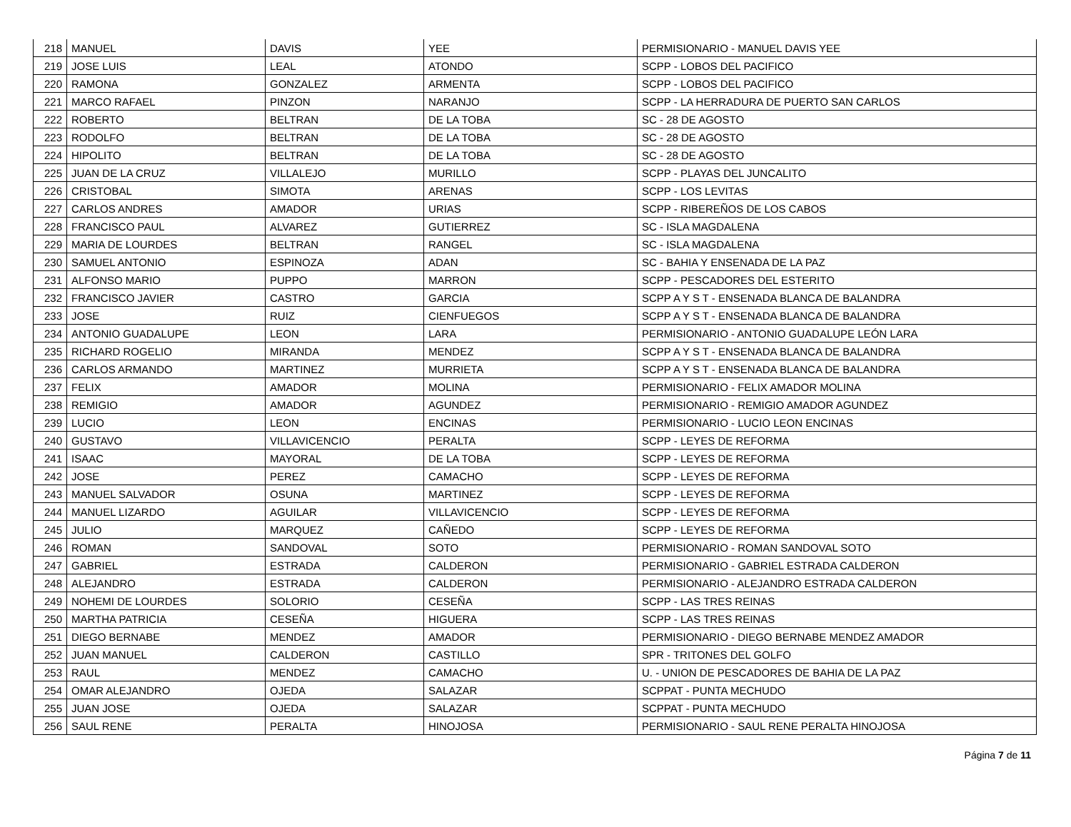| 218 | MANUEL | DAVIS | YEE | PERMISIONARIO - MANUEL DAVIS YEE |
| 219 | JOSE LUIS | LEAL | ATONDO | SCPP - LOBOS DEL PACIFICO |
| 220 | RAMONA | GONZALEZ | ARMENTA | SCPP - LOBOS DEL PACIFICO |
| 221 | MARCO RAFAEL | PINZON | NARANJO | SCPP - LA HERRADURA DE PUERTO SAN CARLOS |
| 222 | ROBERTO | BELTRAN | DE LA TOBA | SC - 28 DE AGOSTO |
| 223 | RODOLFO | BELTRAN | DE LA TOBA | SC - 28 DE AGOSTO |
| 224 | HIPOLITO | BELTRAN | DE LA TOBA | SC - 28 DE AGOSTO |
| 225 | JUAN DE LA CRUZ | VILLALEJO | MURILLO | SCPP - PLAYAS DEL JUNCALITO |
| 226 | CRISTOBAL | SIMOTA | ARENAS | SCPP - LOS LEVITAS |
| 227 | CARLOS ANDRES | AMADOR | URIAS | SCPP - RIBEREÑOS DE LOS CABOS |
| 228 | FRANCISCO PAUL | ALVAREZ | GUTIERREZ | SC - ISLA MAGDALENA |
| 229 | MARIA DE LOURDES | BELTRAN | RANGEL | SC - ISLA MAGDALENA |
| 230 | SAMUEL ANTONIO | ESPINOZA | ADAN | SC - BAHIA Y ENSENADA DE LA PAZ |
| 231 | ALFONSO MARIO | PUPPO | MARRON | SCPP - PESCADORES DEL ESTERITO |
| 232 | FRANCISCO JAVIER | CASTRO | GARCIA | SCPP A Y S T - ENSENADA BLANCA DE BALANDRA |
| 233 | JOSE | RUIZ | CIENFUEGOS | SCPP A Y S T - ENSENADA BLANCA DE BALANDRA |
| 234 | ANTONIO GUADALUPE | LEON | LARA | PERMISIONARIO - ANTONIO GUADALUPE LEÓN LARA |
| 235 | RICHARD ROGELIO | MIRANDA | MENDEZ | SCPP A Y S T - ENSENADA BLANCA DE BALANDRA |
| 236 | CARLOS ARMANDO | MARTINEZ | MURRIETA | SCPP A Y S T - ENSENADA BLANCA DE BALANDRA |
| 237 | FELIX | AMADOR | MOLINA | PERMISIONARIO - FELIX AMADOR MOLINA |
| 238 | REMIGIO | AMADOR | AGUNDEZ | PERMISIONARIO - REMIGIO AMADOR AGUNDEZ |
| 239 | LUCIO | LEON | ENCINAS | PERMISIONARIO - LUCIO LEON ENCINAS |
| 240 | GUSTAVO | VILLAVICENCIO | PERALTA | SCPP - LEYES DE REFORMA |
| 241 | ISAAC | MAYORAL | DE LA TOBA | SCPP - LEYES DE REFORMA |
| 242 | JOSE | PEREZ | CAMACHO | SCPP - LEYES DE REFORMA |
| 243 | MANUEL SALVADOR | OSUNA | MARTINEZ | SCPP - LEYES DE REFORMA |
| 244 | MANUEL LIZARDO | AGUILAR | VILLAVICENCIO | SCPP - LEYES DE REFORMA |
| 245 | JULIO | MARQUEZ | CAÑEDO | SCPP - LEYES DE REFORMA |
| 246 | ROMAN | SANDOVAL | SOTO | PERMISIONARIO - ROMAN SANDOVAL SOTO |
| 247 | GABRIEL | ESTRADA | CALDERON | PERMISIONARIO - GABRIEL ESTRADA CALDERON |
| 248 | ALEJANDRO | ESTRADA | CALDERON | PERMISIONARIO - ALEJANDRO ESTRADA CALDERON |
| 249 | NOHEMI DE LOURDES | SOLORIO | CESEÑA | SCPP - LAS TRES REINAS |
| 250 | MARTHA PATRICIA | CESEÑA | HIGUERA | SCPP - LAS TRES REINAS |
| 251 | DIEGO BERNABE | MENDEZ | AMADOR | PERMISIONARIO - DIEGO BERNABE MENDEZ AMADOR |
| 252 | JUAN MANUEL | CALDERON | CASTILLO | SPR - TRITONES DEL GOLFO |
| 253 | RAUL | MENDEZ | CAMACHO | U. - UNION DE PESCADORES DE BAHIA DE LA PAZ |
| 254 | OMAR ALEJANDRO | OJEDA | SALAZAR | SCPPAT - PUNTA MECHUDO |
| 255 | JUAN JOSE | OJEDA | SALAZAR | SCPPAT - PUNTA MECHUDO |
| 256 | SAUL RENE | PERALTA | HINOJOSA | PERMISIONARIO - SAUL RENE PERALTA HINOJOSA |
Página 7 de 11